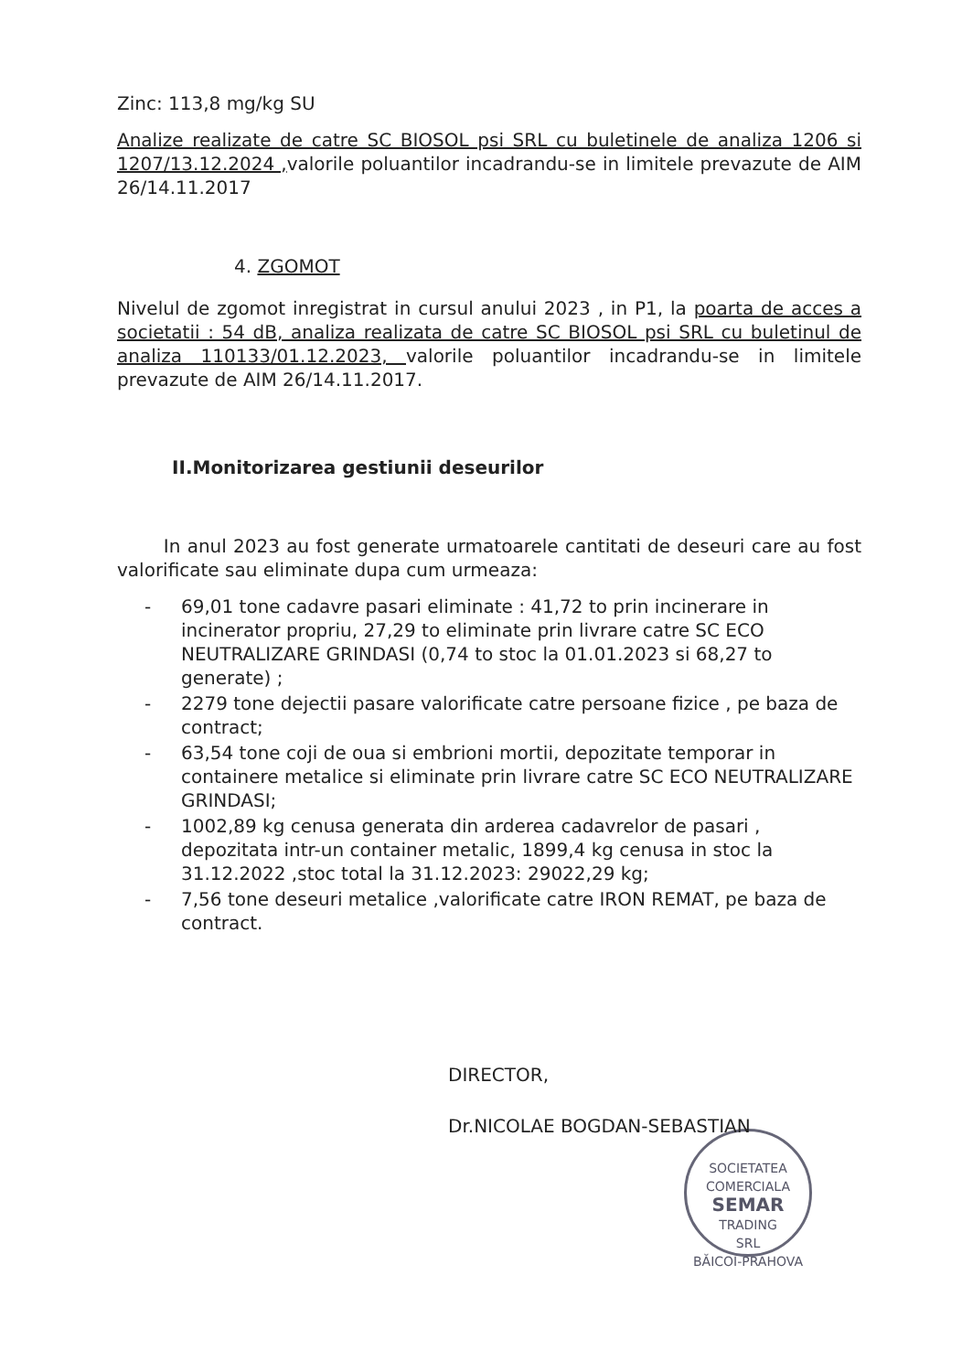Zinc: 113,8 mg/kg SU
Analize realizate de catre SC BIOSOL psi SRL cu buletinele de analiza 1206 si 1207/13.12.2024 , valorile poluantilor incadrandu-se in limitele prevazute de AIM 26/14.11.2017
4. ZGOMOT
Nivelul de zgomot inregistrat in cursul anului 2023 , in P1, la poarta de acces a societatii : 54 dB, analiza realizata de catre SC BIOSOL psi SRL cu buletinul de analiza 110133/01.12.2023, valorile poluantilor incadrandu-se in limitele prevazute de AIM 26/14.11.2017.
II.Monitorizarea gestiunii deseurilor
In anul 2023 au fost generate urmatoarele cantitati de deseuri care au fost valorificate sau eliminate dupa cum urmeaza:
- 69,01 tone cadavre pasari eliminate : 41,72 to prin incinerare in incinerator propriu, 27,29 to eliminate prin livrare catre SC ECO NEUTRALIZARE GRINDASI (0,74 to stoc la 01.01.2023 si 68,27 to generate) ;
- 2279 tone dejectii pasare valorificate catre persoane fizice , pe baza de contract;
- 63,54 tone coji de oua si embrioni mortii, depozitate temporar in containere metalice si eliminate prin livrare catre SC ECO NEUTRALIZARE GRINDASI;
- 1002,89 kg cenusa generata din arderea cadavrelor de pasari , depozitata intr-un container metalic, 1899,4 kg cenusa in stoc la 31.12.2022 ,stoc total la 31.12.2023: 29022,29 kg;
- 7,56 tone deseuri metalice ,valorificate catre IRON REMAT, pe baza de contract.
DIRECTOR,
Dr.NICOLAE BOGDAN-SEBASTIAN
SOCIETATEA COMERCIALA
SEMAR
TRADING
SRL
BĂICOI-PRAHOVA